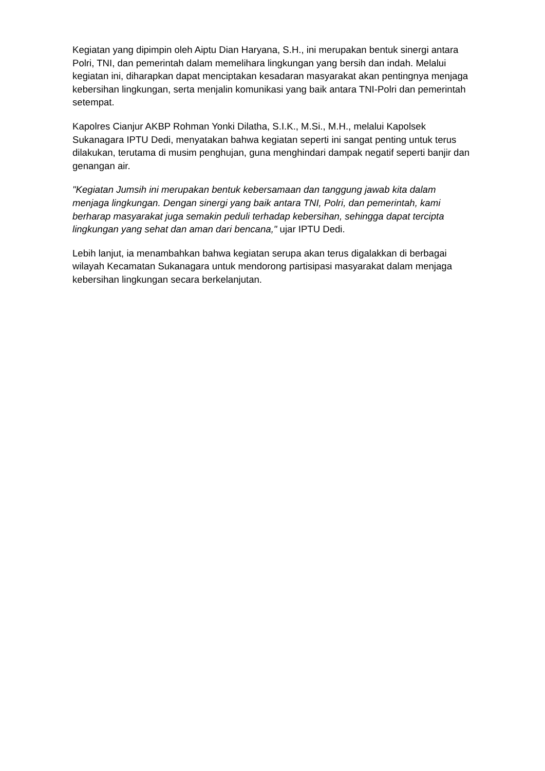Kegiatan yang dipimpin oleh Aiptu Dian Haryana, S.H., ini merupakan bentuk sinergi antara Polri, TNI, dan pemerintah dalam memelihara lingkungan yang bersih dan indah. Melalui kegiatan ini, diharapkan dapat menciptakan kesadaran masyarakat akan pentingnya menjaga kebersihan lingkungan, serta menjalin komunikasi yang baik antara TNI-Polri dan pemerintah setempat.
Kapolres Cianjur AKBP Rohman Yonki Dilatha, S.I.K., M.Si., M.H., melalui Kapolsek Sukanagara IPTU Dedi, menyatakan bahwa kegiatan seperti ini sangat penting untuk terus dilakukan, terutama di musim penghujan, guna menghindari dampak negatif seperti banjir dan genangan air.
"Kegiatan Jumsih ini merupakan bentuk kebersamaan dan tanggung jawab kita dalam menjaga lingkungan. Dengan sinergi yang baik antara TNI, Polri, dan pemerintah, kami berharap masyarakat juga semakin peduli terhadap kebersihan, sehingga dapat tercipta lingkungan yang sehat dan aman dari bencana," ujar IPTU Dedi.
Lebih lanjut, ia menambahkan bahwa kegiatan serupa akan terus digalakkan di berbagai wilayah Kecamatan Sukanagara untuk mendorong partisipasi masyarakat dalam menjaga kebersihan lingkungan secara berkelanjutan.